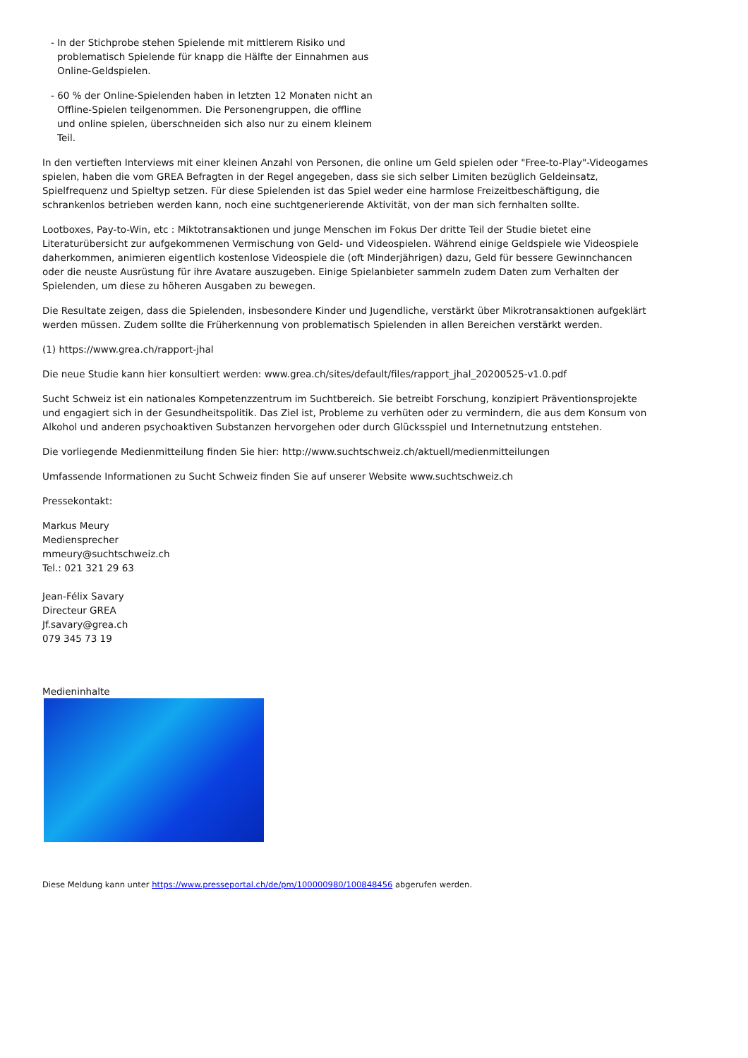- In der Stichprobe stehen Spielende mit mittlerem Risiko und problematisch Spielende für knapp die Hälfte der Einnahmen aus Online-Geldspielen.
- 60 % der Online-Spielenden haben in letzten 12 Monaten nicht an Offline-Spielen teilgenommen. Die Personengruppen, die offline und online spielen, überschneiden sich also nur zu einem kleinem Teil.
In den vertieften Interviews mit einer kleinen Anzahl von Personen, die online um Geld spielen oder "Free-to-Play"-Videogames spielen, haben die vom GREA Befragten in der Regel angegeben, dass sie sich selber Limiten bezüglich Geldeinsatz, Spielfrequenz und Spieltyp setzen. Für diese Spielenden ist das Spiel weder eine harmlose Freizeitbeschäftigung, die schrankenlos betrieben werden kann, noch eine suchtgenerierende Aktivität, von der man sich fernhalten sollte.
Lootboxes, Pay-to-Win, etc : Miktotransaktionen und junge Menschen im Fokus Der dritte Teil der Studie bietet eine Literaturübersicht zur aufgekommenen Vermischung von Geld- und Videospielen. Während einige Geldspiele wie Videospiele daherkommen, animieren eigentlich kostenlose Videospiele die (oft Minderjährigen) dazu, Geld für bessere Gewinnchancen oder die neuste Ausrüstung für ihre Avatare auszugeben. Einige Spielanbieter sammeln zudem Daten zum Verhalten der Spielenden, um diese zu höheren Ausgaben zu bewegen.
Die Resultate zeigen, dass die Spielenden, insbesondere Kinder und Jugendliche, verstärkt über Mikrotransaktionen aufgeklärt werden müssen. Zudem sollte die Früherkennung von problematisch Spielenden in allen Bereichen verstärkt werden.
(1) https://www.grea.ch/rapport-jhal
Die neue Studie kann hier konsultiert werden: www.grea.ch/sites/default/files/rapport_jhal_20200525-v1.0.pdf
Sucht Schweiz ist ein nationales Kompetenzzentrum im Suchtbereich. Sie betreibt Forschung, konzipiert Präventionsprojekte und engagiert sich in der Gesundheitspolitik. Das Ziel ist, Probleme zu verhüten oder zu vermindern, die aus dem Konsum von Alkohol und anderen psychoaktiven Substanzen hervorgehen oder durch Glücksspiel und Internetnutzung entstehen.
Die vorliegende Medienmitteilung finden Sie hier: http://www.suchtschweiz.ch/aktuell/medienmitteilungen
Umfassende Informationen zu Sucht Schweiz finden Sie auf unserer Website www.suchtschweiz.ch
Pressekontakt:
Markus Meury
Mediensprecher
mmeury@suchtschweiz.ch
Tel.: 021 321 29 63
Jean-Félix Savary
Directeur GREA
Jf.savary@grea.ch
079 345 73 19
Medieninhalte
Diese Meldung kann unter https://www.presseportal.ch/de/pm/100000980/100848456 abgerufen werden.